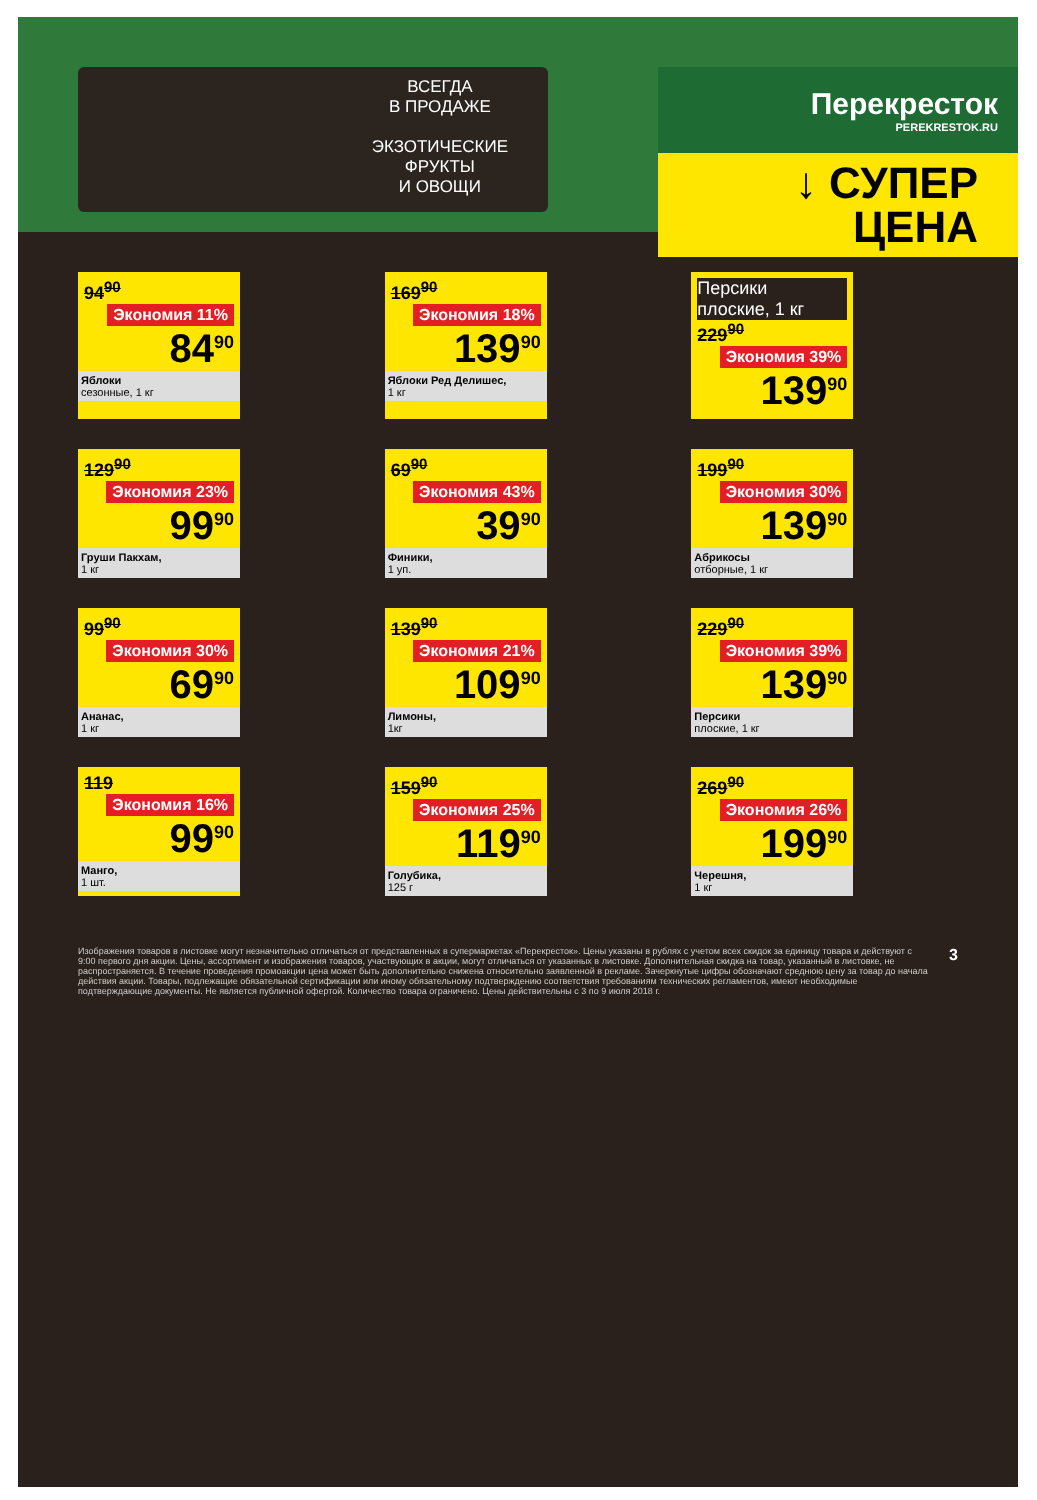ВСЕГДА
В ПРОДАЖЕ
ЭКЗОТИЧЕСКИЕ
ФРУКТЫ
И ОВОЩИ
Перекресток
PEREKRESTOK.RU
↓ СУПЕР
ЦЕНА
94<sup>90</sup> Экономия 11%
84<sup>90</sup>
Яблоки
сезонные, 1 кг
169<sup>90</sup> Экономия 18%
139<sup>90</sup>
Яблоки Ред Делишес,
1 кг
Персики
плоские, 1 кг
229<sup>90</sup> Экономия 39%
139<sup>90</sup>
129<sup>90</sup> Экономия 23%
99<sup>90</sup>
Груши Пакхам,
1 кг
69<sup>90</sup> Экономия 43%
39<sup>90</sup>
Финики,
1 уп.
199<sup>90</sup> Экономия 30%
139<sup>90</sup>
Абрикосы
отборные, 1 кг
99<sup>90</sup> Экономия 30%
69<sup>90</sup>
Ананас,
1 кг
139<sup>90</sup> Экономия 21%
109<sup>90</sup>
Лимоны,
1кг
229<sup>90</sup> Экономия 39%
139<sup>90</sup>
Персики
плоские, 1 кг
119 Экономия 16%
99<sup>90</sup>
Манго,
1 шт.
159<sup>90</sup> Экономия 25%
119<sup>90</sup>
Голубика,
125 г
269<sup>90</sup> Экономия 26%
199<sup>90</sup>
Черешня,
1 кг
Изображения товаров в листовке могут незначительно отличаться от представленных в супермаркетах «Перекресток». Цены указаны в рублях с учетом всех скидок за единицу товара и действуют с 9:00 первого дня акции. Цены, ассортимент и изображения товаров, участвующих в акции, могут отличаться от указанных в листовке. Дополнительная скидка на товар, указанный в листовке, не распространяется. В течение проведения промоакции цена может быть дополнительно снижена относительно заявленной в рекламе. Зачеркнутые цифры обозначают среднюю цену за товар до начала действия акции. Товары, подлежащие обязательной сертификации или иному обязательному подтверждению соответствия требованиям технических регламентов, имеют необходимые подтверждающие документы. Не является публичной офертой. Количество товара ограничено. Цены действительны с 3 по 9 июля 2018 г.
3